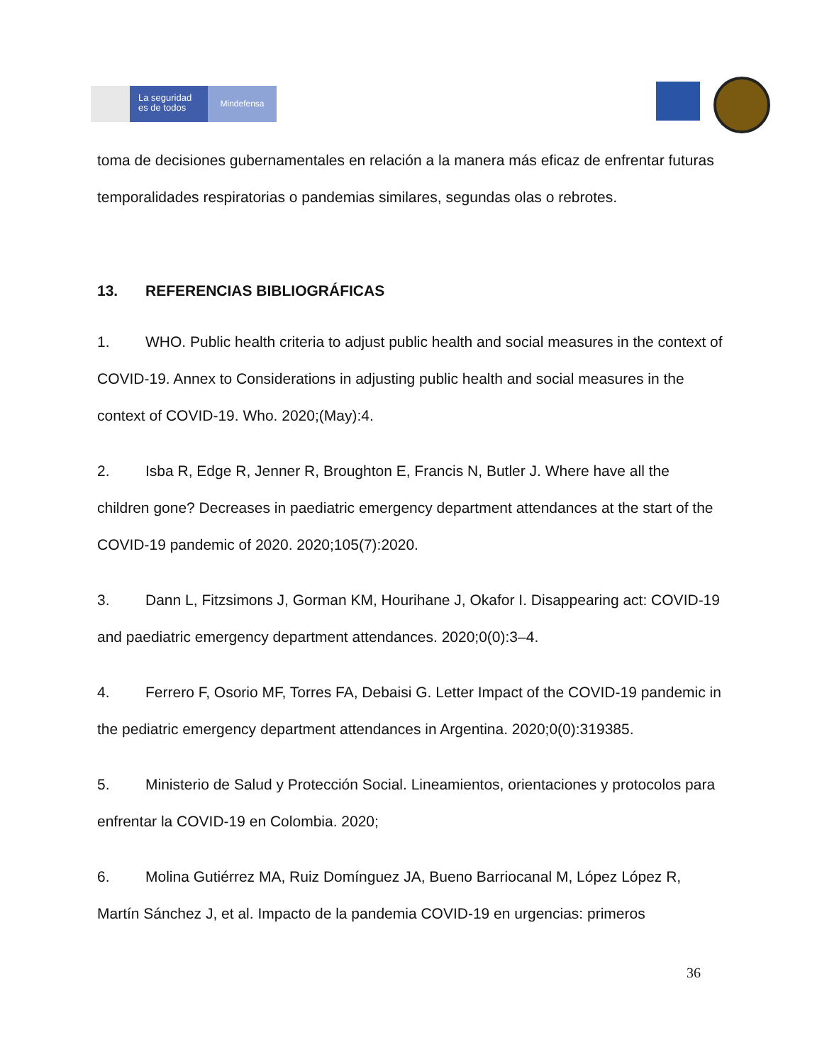La seguridad
es de todos
Mindefensa
toma de decisiones gubernamentales en relación a la manera más eficaz de enfrentar futuras temporalidades respiratorias o pandemias similares, segundas olas o rebrotes.
13. REFERENCIAS BIBLIOGRÁFICAS
1. WHO. Public health criteria to adjust public health and social measures in the context of COVID-19. Annex to Considerations in adjusting public health and social measures in the context of COVID-19. Who. 2020;(May):4.
2. Isba R, Edge R, Jenner R, Broughton E, Francis N, Butler J. Where have all the children gone? Decreases in paediatric emergency department attendances at the start of the COVID-19 pandemic of 2020. 2020;105(7):2020.
3. Dann L, Fitzsimons J, Gorman KM, Hourihane J, Okafor I. Disappearing act: COVID-19 and paediatric emergency department attendances. 2020;0(0):3–4.
4. Ferrero F, Osorio MF, Torres FA, Debaisi G. Letter Impact of the COVID-19 pandemic in the pediatric emergency department attendances in Argentina. 2020;0(0):319385.
5. Ministerio de Salud y Protección Social. Lineamientos, orientaciones y protocolos para enfrentar la COVID-19 en Colombia. 2020;
6. Molina Gutiérrez MA, Ruiz Domínguez JA, Bueno Barriocanal M, López López R, Martín Sánchez J, et al. Impacto de la pandemia COVID-19 en urgencias: primeros
36